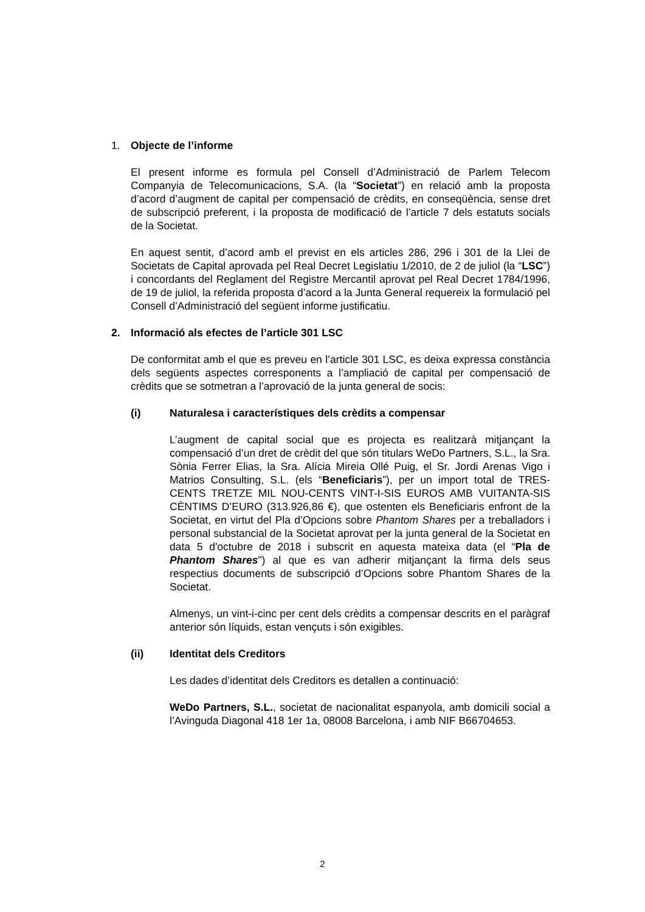1. Objecte de l’informe
El present informe es formula pel Consell d’Administració de Parlem Telecom Companyia de Telecomunicacions, S.A. (la “Societat”) en relació amb la proposta d’acord d’augment de capital per compensació de crèdits, en conseqüència, sense dret de subscripció preferent, i la proposta de modificació de l’article 7 dels estatuts socials de la Societat.
En aquest sentit, d’acord amb el previst en els articles 286, 296 i 301 de la Llei de Societats de Capital aprovada pel Real Decret Legislatiu 1/2010, de 2 de juliol (la “LSC”) i concordants del Reglament del Registre Mercantil aprovat pel Real Decret 1784/1996, de 19 de juliol, la referida proposta d’acord a la Junta General requereix la formulació pel Consell d’Administració del següent informe justificatiu.
2. Informació als efectes de l’article 301 LSC
De conformitat amb el que es preveu en l’article 301 LSC, es deixa expressa constància dels següents aspectes corresponents a l’ampliació de capital per compensació de crèdits que se sotmetran a l’aprovació de la junta general de socis:
(i) Naturalesa i característiques dels crèdits a compensar
L’augment de capital social que es projecta es realitzarà mitjançant la compensació d’un dret de crèdit del que són titulars WeDo Partners, S.L., la Sra. Sònia Ferrer Elias, la Sra. Alícia Mireia Ollé Puig, el Sr. Jordi Arenas Vigo i Matrios Consulting, S.L. (els “Beneficiaris”), per un import total de TRES-CENTS TRETZE MIL NOU-CENTS VINT-I-SIS EUROS AMB VUITANTA-SIS CÈNTIMS D’EURO (313.926,86 €), que ostenten els Beneficiaris enfront de la Societat, en virtut del Pla d’Opcions sobre Phantom Shares per a treballadors i personal substancial de la Societat aprovat per la junta general de la Societat en data 5 d'octubre de 2018 i subscrit en aquesta mateixa data (el “Pla de Phantom Shares”) al que es van adherir mitjançant la firma dels seus respectius documents de subscripció d’Opcions sobre Phantom Shares de la Societat.
Almenys, un vint-i-cinc per cent dels crèdits a compensar descrits en el paràgraf anterior són líquids, estan vençuts i són exigibles.
(ii) Identitat dels Creditors
Les dades d’identitat dels Creditors es detallen a continuació:
WeDo Partners, S.L., societat de nacionalitat espanyola, amb domicili social a l’Avinguda Diagonal 418 1er 1a, 08008 Barcelona, i amb NIF B66704653.
2